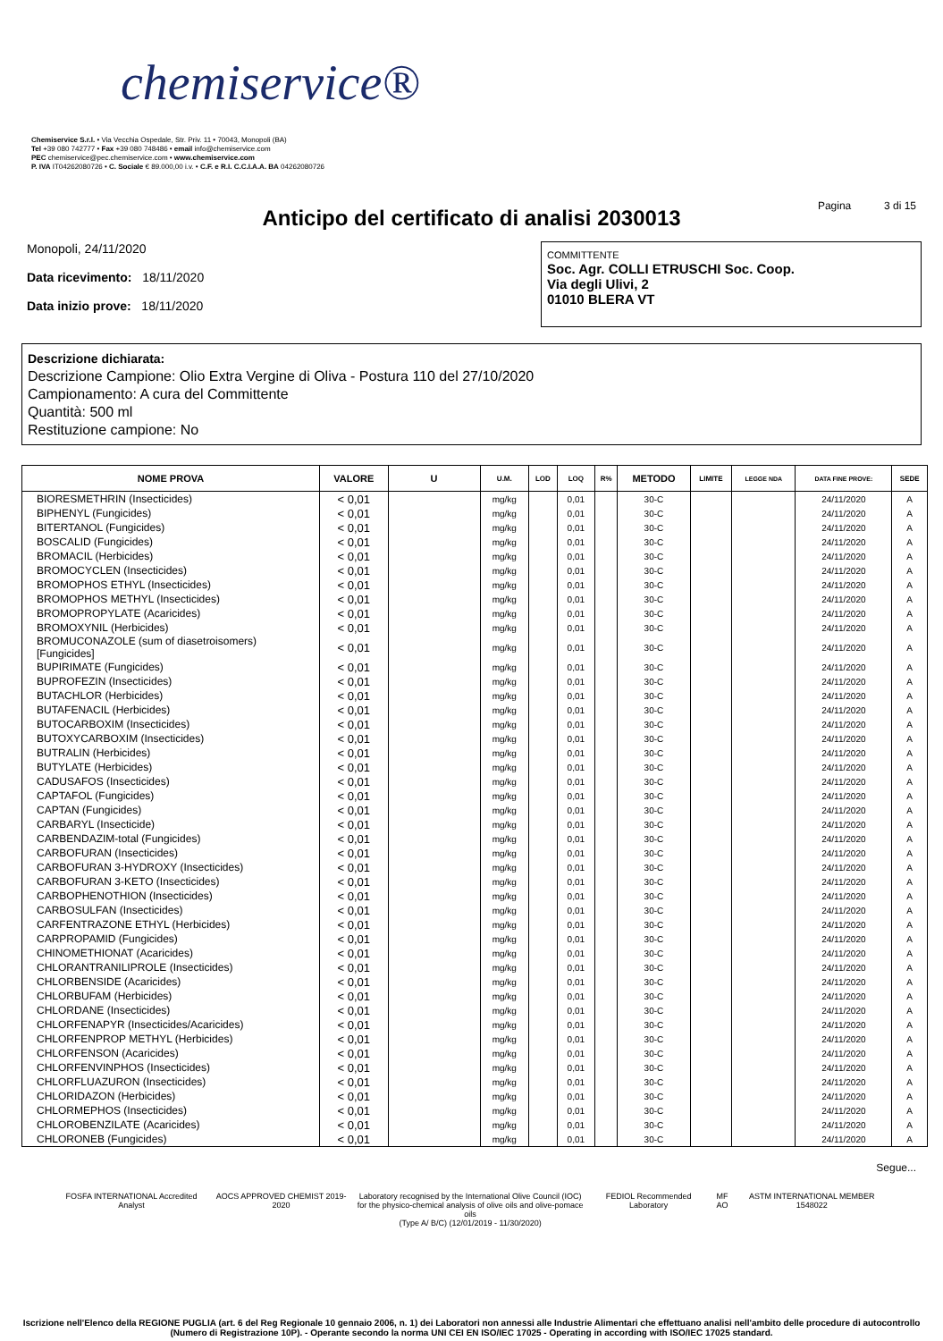chemiservice®
Chemiservice S.r.l. • Via Vecchia Ospedale, Str. Priv. 11 • 70043, Monopoli (BA)
Tel +39 080 742777 • Fax +39 080 748486 • email info@chemiservice.com
PEC chemiservice@pec.chemiservice.com • www.chemiservice.com
P. IVA IT04262080726 • C. Sociale € 89.000,00 i.v. • C.F. e R.I. C.C.I.A.A. BA 04262080726
Anticipo del certificato di analisi 2030013
Pagina 3 di 15
Monopoli, 24/11/2020
Data ricevimento: 18/11/2020
Data inizio prove: 18/11/2020
COMMITTENTE
Soc. Agr. COLLI ETRUSCHI Soc. Coop.
Via degli Ulivi, 2
01010 BLERA VT
Descrizione dichiarata:
Descrizione Campione: Olio Extra Vergine di Oliva - Postura 110 del 27/10/2020
Campionamento: A cura del Committente
Quantità: 500 ml
Restituzione campione: No
| NOME PROVA | VALORE | U | U.M. | LOD | LOQ | R% | METODO | LIMITE | LEGGE NDA | DATA FINE PROVE: | SEDE |
| --- | --- | --- | --- | --- | --- | --- | --- | --- | --- | --- | --- |
| BIORESMETHRIN (Insecticides) | < 0,01 | | mg/kg | | 0,01 | | 30-C | | | 24/11/2020 | A |
| BIPHENYL (Fungicides) | < 0,01 | | mg/kg | | 0,01 | | 30-C | | | 24/11/2020 | A |
| BITERTANOL (Fungicides) | < 0,01 | | mg/kg | | 0,01 | | 30-C | | | 24/11/2020 | A |
| BOSCALID (Fungicides) | < 0,01 | | mg/kg | | 0,01 | | 30-C | | | 24/11/2020 | A |
| BROMACIL (Herbicides) | < 0,01 | | mg/kg | | 0,01 | | 30-C | | | 24/11/2020 | A |
| BROMOCYCLEN (Insecticides) | < 0,01 | | mg/kg | | 0,01 | | 30-C | | | 24/11/2020 | A |
| BROMOPHOS ETHYL (Insecticides) | < 0,01 | | mg/kg | | 0,01 | | 30-C | | | 24/11/2020 | A |
| BROMOPHOS METHYL (Insecticides) | < 0,01 | | mg/kg | | 0,01 | | 30-C | | | 24/11/2020 | A |
| BROMOPROPYLATE (Acaricides) | < 0,01 | | mg/kg | | 0,01 | | 30-C | | | 24/11/2020 | A |
| BROMOXYNIL (Herbicides) | < 0,01 | | mg/kg | | 0,01 | | 30-C | | | 24/11/2020 | A |
| BROMUCONAZOLE (sum of diasetroisomers) [Fungicides] | < 0,01 | | mg/kg | | 0,01 | | 30-C | | | 24/11/2020 | A |
| BUPIRIMATE (Fungicides) | < 0,01 | | mg/kg | | 0,01 | | 30-C | | | 24/11/2020 | A |
| BUPROFEZIN (Insecticides) | < 0,01 | | mg/kg | | 0,01 | | 30-C | | | 24/11/2020 | A |
| BUTACHLOR (Herbicides) | < 0,01 | | mg/kg | | 0,01 | | 30-C | | | 24/11/2020 | A |
| BUTAFENACIL (Herbicides) | < 0,01 | | mg/kg | | 0,01 | | 30-C | | | 24/11/2020 | A |
| BUTOCARBOXIM (Insecticides) | < 0,01 | | mg/kg | | 0,01 | | 30-C | | | 24/11/2020 | A |
| BUTOXYCARBOXIM (Insecticides) | < 0,01 | | mg/kg | | 0,01 | | 30-C | | | 24/11/2020 | A |
| BUTRALIN (Herbicides) | < 0,01 | | mg/kg | | 0,01 | | 30-C | | | 24/11/2020 | A |
| BUTYLATE (Herbicides) | < 0,01 | | mg/kg | | 0,01 | | 30-C | | | 24/11/2020 | A |
| CADUSAFOS (Insecticides) | < 0,01 | | mg/kg | | 0,01 | | 30-C | | | 24/11/2020 | A |
| CAPTAFOL (Fungicides) | < 0,01 | | mg/kg | | 0,01 | | 30-C | | | 24/11/2020 | A |
| CAPTAN (Fungicides) | < 0,01 | | mg/kg | | 0,01 | | 30-C | | | 24/11/2020 | A |
| CARBARYL (Insecticide) | < 0,01 | | mg/kg | | 0,01 | | 30-C | | | 24/11/2020 | A |
| CARBENDAZIM-total (Fungicides) | < 0,01 | | mg/kg | | 0,01 | | 30-C | | | 24/11/2020 | A |
| CARBOFURAN (Insecticides) | < 0,01 | | mg/kg | | 0,01 | | 30-C | | | 24/11/2020 | A |
| CARBOFURAN 3-HYDROXY (Insecticides) | < 0,01 | | mg/kg | | 0,01 | | 30-C | | | 24/11/2020 | A |
| CARBOFURAN 3-KETO (Insecticides) | < 0,01 | | mg/kg | | 0,01 | | 30-C | | | 24/11/2020 | A |
| CARBOPHENOTHION (Insecticides) | < 0,01 | | mg/kg | | 0,01 | | 30-C | | | 24/11/2020 | A |
| CARBOSULFAN (Insecticides) | < 0,01 | | mg/kg | | 0,01 | | 30-C | | | 24/11/2020 | A |
| CARFENTRAZONE ETHYL (Herbicides) | < 0,01 | | mg/kg | | 0,01 | | 30-C | | | 24/11/2020 | A |
| CARPROPAMID (Fungicides) | < 0,01 | | mg/kg | | 0,01 | | 30-C | | | 24/11/2020 | A |
| CHINOMETHIONAT (Acaricides) | < 0,01 | | mg/kg | | 0,01 | | 30-C | | | 24/11/2020 | A |
| CHLORANTRANILIPROLE (Insecticides) | < 0,01 | | mg/kg | | 0,01 | | 30-C | | | 24/11/2020 | A |
| CHLORBENSIDE (Acaricides) | < 0,01 | | mg/kg | | 0,01 | | 30-C | | | 24/11/2020 | A |
| CHLORBUFAM (Herbicides) | < 0,01 | | mg/kg | | 0,01 | | 30-C | | | 24/11/2020 | A |
| CHLORDANE (Insecticides) | < 0,01 | | mg/kg | | 0,01 | | 30-C | | | 24/11/2020 | A |
| CHLORFENAPYR (Insecticides/Acaricides) | < 0,01 | | mg/kg | | 0,01 | | 30-C | | | 24/11/2020 | A |
| CHLORFENPROP METHYL (Herbicides) | < 0,01 | | mg/kg | | 0,01 | | 30-C | | | 24/11/2020 | A |
| CHLORFENSON (Acaricides) | < 0,01 | | mg/kg | | 0,01 | | 30-C | | | 24/11/2020 | A |
| CHLORFENVINPHOS (Insecticides) | < 0,01 | | mg/kg | | 0,01 | | 30-C | | | 24/11/2020 | A |
| CHLORFLUAZURON (Insecticides) | < 0,01 | | mg/kg | | 0,01 | | 30-C | | | 24/11/2020 | A |
| CHLORIDAZON (Herbicides) | < 0,01 | | mg/kg | | 0,01 | | 30-C | | | 24/11/2020 | A |
| CHLORMEPHOS (Insecticides) | < 0,01 | | mg/kg | | 0,01 | | 30-C | | | 24/11/2020 | A |
| CHLOROBENZILATE (Acaricides) | < 0,01 | | mg/kg | | 0,01 | | 30-C | | | 24/11/2020 | A |
| CHLORONEB (Fungicides) | < 0,01 | | mg/kg | | 0,01 | | 30-C | | | 24/11/2020 | A |
Segue...
FOSFA INTERNATIONAL Accredited Analyst AOCS APPROVED CHEMIST 2019-2020 Laboratory recognised by the International Olive Council (IOC)
for the physico-chemical analysis of olive oils and olive-pomace oils
(Type A/ B/C) (12/01/2019 - 11/30/2020) FEDIOL Recommended Laboratory MF AO ASTM INTERNATIONAL MEMBER 1548022
Iscrizione nell'Elenco della REGIONE PUGLIA (art. 6 del Reg Regionale 10 gennaio 2006, n. 1) dei Laboratori non annessi alle Industrie Alimentari che effettuano analisi nell'ambito delle procedure di autocontrollo (Numero di Registrazione 10P). - Operante secondo la norma UNI CEI EN ISO/IEC 17025 - Operating in according with ISO/IEC 17025 standard.